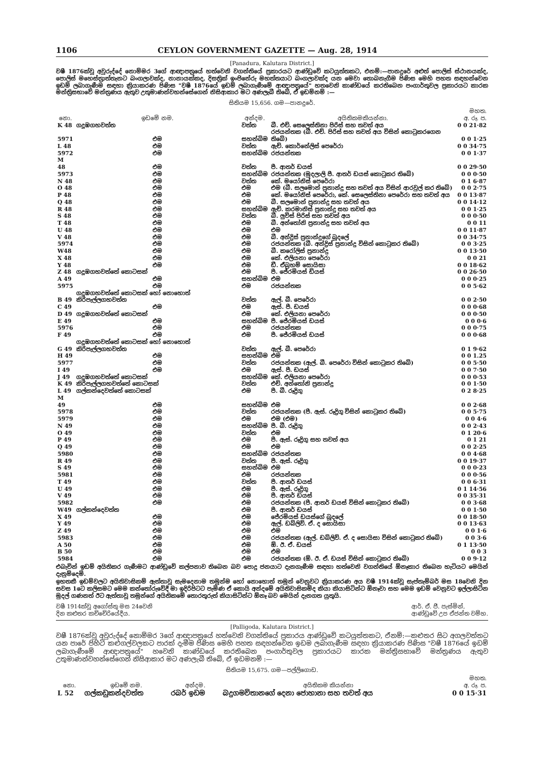1106 CEYLON GOVERNMENT GAZETTE — Aug. 28, 1914
[Panadura, Kalutara District.]
වෂී 1876ක්වූ අවුරුද්දේ නොම්මර 3ගේ ආඥාපත්‍රයේ හත්වෙනි වගන්තියේ ප්‍රකාරයට ආණ්ඩුවේ කටයුත්තකට, එනම්:—පානදුරේ අළුත් පොලිස් ස්ථානයක්ද, පොලිස් මහෙස්ත්‍රාත්තැනට බංගලාවක්ද, නානායක්කද, දිසත්‍රික් ඉංජිනේරු මහත්තයාට බංගලාවක්ද යන මෙවා තොබනැගීම පිණිස මෙහි පහත සඳහන්වෙන ඉඩම් ලබාගැණීම සඳහා ක්‍රියාකරණ පිණිස "වෂී 1876යේ ඉඩම් ලබාගැණීමේ ආඥාපත්‍රයේ" හතවෙනි කාණ්ඩයේ කරතිබෙන පංගාර්තුවල ප්‍රකාරයට කාරක මන්ත්‍රිසභාවේ මන්ත්‍රණය ඇතුව උතුමාණන්වහන්සේගෙන් නිසිආකාර මට අණලැබී තිබේ, ඒ ඉඩම්නම් :—
සිතියම 15,656. ගම—පානදුරේ.
| නො. | ඉඩමේ නම. | අන්දම. | අයිතිකමකියන්නා. | මහත. අ. රූ. ප. |
| --- | --- | --- | --- | --- |
| K 48 | ගදූඹගහවත්ත | වත්ත | බී. එච්. සෙලෙස්තිනා පිරිස් සහ තවත් අය | 0 0 21·82 |
| 5971 | එම | සහන්බිම | රජයන්තක (බී. එච්. පිරිස් සහ තවත් අය විසින් කොටුකරගෙන තිබේ) | 0 0 1·25 |
| L 48 | එම | වත්ත | ඇච්. කොර්නේලිස් පෙරේරා | 0 0 34·75 |
| 5972 | එම | සහන්බිම | රජයන්තක | 0 0 1·37 |
| M 48 | එම | වත්ත | පී. ආතර් ඩයස් | 0 0 29·50 |
| 5973 | එම | සහන්බිම | රජයන්තක (මුදලාලි පී. ආතර් ඩයස් කොටුකර තිබේ) | 0 0 0·50 |
| N 48 | එම | වත්ත | කේ. මයෝනිස් පෙරේරා | 0 1 6·87 |
| O 48 | එම | එම | එම (බී. සලමොන් ප්‍රනාන්දු සහ තවත් අය විසින් ආරවුල් කර තිබේ) | 0 0 2·75 |
| P 48 | එම | එම | කේ. මයෝනිස් පෙරේරා, කේ. සෙලෙස්තිනා පෙරේරා සහ තවත් අය | 0 0 13·87 |
| Q 48 | එම | එම | බී. සලමොන් ප්‍රනාන්දු සහ තවත් අය | 0 0 14·12 |
| R 48 | එම | සහන්බිම | ඇච්. කරමානිස් ප්‍රනාන්දු සහ තවත් අය | 0 0 1·25 |
| S 48 | එම | වත්ත | බී. ලුවිස් පිරිස් සහ තවත් අය | 0 0 0·50 |
| T 48 | එම | එම | බී. අන්තෝනි ප්‍රනාන්දු සහ තවත් අය | 0 0 11 |
| U 48 | එම | එම | එම | 0 0 11·87 |
| V 48 | එම | එම | බී. අන්ද්‍රිස් ප්‍රනාන්දුගේ බූදලේ | 0 0 34·75 |
| 5974 | එම | එම | රජයන්තක (බී. අන්ද්‍රිස් ප්‍රනාන්දු විසින් කොටුකර තිබේ) | 0 0 3·25 |
| W48 | එම | එම | බී. කරෝලිස් ප්‍රනාන්දු | 0 0 13·50 |
| X 48 | එම | එම | කේ. එලියනා පෙරේරා | 0 0 21 |
| Y 48 | එම | එම | ඩී. ඒබ්‍රහම් සොයිසා | 0 0 18·62 |
| Z 48 | ගදූඹගහවත්තේ කොටසක් | එම | පී. ජේරමියස් ඩියස් | 0 0 26·50 |
| A 49 | එම | සහන්බිම | එම | 0 0 0·25 |
| 5975 | එම | එම | රජයන්තක | 0 0 5·62 |
| B 49 | ගදූඹගහවත්තේ කොටසක් හෝ නොහොත් කිරිපැල්ලගහවත්ත | වත්ත | ඇල්. බී. පෙරේරා | 0 0 2·50 |
| C 49 | එම | එම | ඇස්. පී. ඩයස් | 0 0 0·68 |
| D 49 | ගදූඹගහවත්තේ කොටසක් | එම | කේ. එලියනා පෙරේරා | 0 0 0·50 |
| E 49 | එම | සහන්බිම | පී. ජේරමියස් ඩයස් | 0 0 0·6 |
| 5976 | එම | එම | රජයන්තක | 0 0 0·75 |
| F 49 | එම | එම | පී. ජේරමියස් ඩයස් | 0 0 0·68 |
| G 49 | ගදූඹගහවත්තේ කොටසක් හෝ නොහොත් කිරිපැල්ලගහවත්ත | වත්ත | ඇල්. බී. පෙරේරා | 0 1 9·62 |
| H 49 | එම | සහන්බිම | එම | 0 0 1.25 |
| 5977 | එම | වත්ත | රජයන්තක (ඇල්. බී. පෙරේරා විසින් කොටුකර තිබේ) | 0 0 5·50 |
| I 49 | එම | එම | ඇස්. පී. ඩයස් | 0 0 7·50 |
| J 49 | ගදූඹගහවත්තේ කොටසක් | සහන්බිම | කේ. එලියනා පෙරේරා | 0 0 0·53 |
| K 49 | කිරිපැල්ලගහවත්තේ කොටසක් | වත්ත | එච්. අන්තෝනි ප්‍රනාන්දු | 0 0 1·50 |
| L 49 | ගල්කන්දෙවත්තේ කොටසක් | එම | පී. බී. රූද්‍රිගු | 0 2 8·25 |
| M 49 | එම | සහන්බිම | එම | 0 0 2·68 |
| 5978 | එම | වත්ත | රජයන්තක (පී. ඇස්. රූද්‍රිගු විසින් කොටුකර තිබේ) | 0 0 5·75 |
| 5979 | එම | එම | එම (එම) | 0 0 4·6 |
| N 49 | එම | සහන්බිම | පී. බී. රූද්‍රිගු | 0 0 2·43 |
| O 49 | එම | වත්ත | එම | 0 1 20·6 |
| P 49 | එම | එම | පී. ඇස්. රූද්‍රිගු සහ තවත් අය | 0 1 21 |
| Q 49 | එම | එම | එම | 0 0 2·25 |
| 5980 | එම | සහන්බිම | රජයන්තක | 0 0 4·68 |
| R 49 | එම | වත්ත | පී. ඇස්. රූද්‍රිගු | 0 0 19·37 |
| S 49 | එම | සහන්බිම | එම | 0 0 0·23 |
| 5981 | එම | එම | රජයන්තක | 0 0 0·56 |
| T 49 | එම | වත්ත | පී. ආතර් ඩයස් | 0 0 6·31 |
| U 49 | එම | එම | පී. ඇස්. රූද්‍රිගු | 0 1 14·56 |
| V 49 | එම | එම | පී. ආතර් ඩයස් | 0 0 35·31 |
| 5982 | එම | එම | රජයන්තක (පී. ආතර් ඩයස් විසින් කොටුකර තිබේ) | 0 0 3·68 |
| W49 | ගල්කන්දෙවත්ත | එම | පී. ආතර් ඩයස් | 0 0 1·50 |
| X 49 | එම | එම | ජේරමියස් ඩයස්ගේ බූදලේ | 0 0 18·50 |
| Y 49 | එම | එම | ඇල්. ඩබ්ලිව්. ඒ. ද සොයිසා | 0 0 13·63 |
| Z 49 | එම | එම | එම | 0 0 1·6 |
| 5983 | එම | එම | රජයන්තක (ඇල්. ඩබ්ලිව්. ඒ. ද සොයිසා විසින් කොටුකර තිබේ) | 0 0 3·6 |
| A 50 | එම | එම | ඕ. ඊ. ඒ. ඩයස් | 0 1 13·50 |
| B 50 | එම | එම | එම | 0 0 3 |
| 5984 | එම | එම | රජයන්තක (ඕ. ඊ. ඒ. ඩයස් විසින් කොටුකර තිබේ) | 0 0 9·12 |
එබැවින් ඉඩම් අයිතිකර ගැණීමට ආණ්ඩුවේ කල්පනාව තිබෙන බව පොදු ජනයාට දැනගැණීම සඳහා හත්වෙනි වගන්තියේ ඕනෑකාර තිබෙන හැටියට මෙයින් දැනුම්දෙමි.
ඉහතකී ඉඩම්වලට අයිතිවාසිකම් ඇත්තාවූ සැමදෙනාම තමුන්ම හෝ නොහොත් තමුන් වෙනුවට ක්‍රියාකරණ අය වෂී 1914ක්වූ සැප්තැම්බර් මස 18වෙනි දින සවස 1ටෙ කලිසමට මෙම කන්තෝරුවේදී මා ඉදිරිපිටට පැමිණ ඒ කොයි අන්දමේ අයිතිවාසිකම්ද කියා කියාසිටින්ට ඕනෑවා සහ මෙම ඉඩම් වෙනුවට ඉල්ලාසිටින මුදල් ගණනත් ඊට ඇත්තාවූ තමුන්ගේ අයිතිකමේ තොරතුරුත් කියාසිටින්ට ඕනෑ බව මෙයින් දැනගත යුතුයි.
වෂී 1914ක්වූ අගෝස්තු මස 24වෙනි
දින කළුතර කච්චේරියේදීය.
ආර්. ඒ. ජී. පැස්මින්,
ආණ්ඩුවේ උප ඒජන්ත වම්හ.
[Palligoda, Kalutara District.]
වෂී 1876ක්වූ අවුරුද්දේ නොම්මර 3ගේ ආඥාපත්‍රයේ හත්වෙනි වගන්තියේ ප්‍රකාරය ආණ්ඩුවේ කටයුත්තකට, ඒනම්:—කළුතර සිට අගලවත්තට යන පාරේ පිහිටි කළුගල්වලකට පාරක් දැමීම පිණිස මෙහි පහත සඳහන්වෙන ඉඩම ලබාගැණීම සඳහා ක්‍රියාකරණ පිණිස "වෂී 1876යේ ඉඩම් ලබාගැණීමේ ආඥාපත්‍රයේ" හවෙනි කාණ්ඩයේ කරතිබෙන පංගාර්තුවල ප්‍රකාරයට කාරක මන්ත්‍රිසභාවේ මන්ත්‍රණය ඇතුව උතුමාණන්වහන්සේගෙන් නිසිආකාර මට අණලැබී තිබේ, ඒ ඉඩමනම් :—
සිතියම 15,675. ගම—පල්ලිගොඩ.
| නො. | ඉඩමේ නම. | අන්දම. | අයිතිකම කියන්නා | මහත. අ. රූ. ප. |
| --- | --- | --- | --- | --- |
| L 52 | ගල්කඩුකන්දවත්ත | රබර් ඉඩම | බදුගමවිතානගේ දෙනා ජොහානා සහ තවත් අය | 0 0 15·31 |